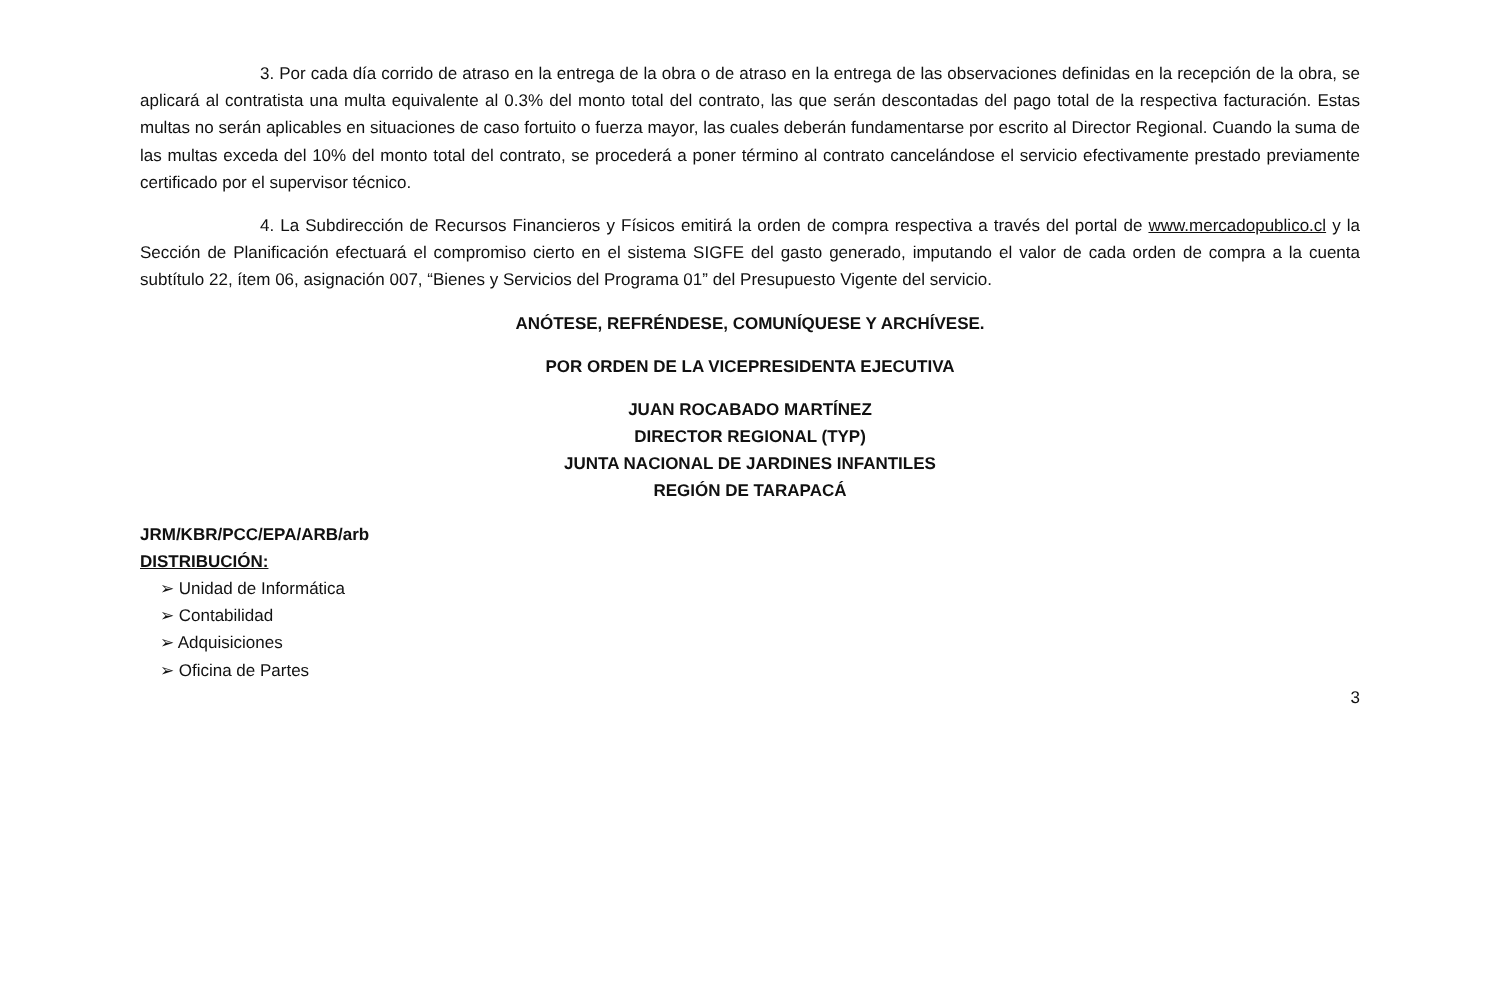3. Por cada día corrido de atraso en la entrega de la obra o de atraso en la entrega de las observaciones definidas en la recepción de la obra, se aplicará al contratista una multa equivalente al 0.3% del monto total del contrato, las que serán descontadas del pago total de la respectiva facturación. Estas multas no serán aplicables en situaciones de caso fortuito o fuerza mayor, las cuales deberán fundamentarse por escrito al Director Regional. Cuando la suma de las multas exceda del 10% del monto total del contrato, se procederá a poner término al contrato cancelándose el servicio efectivamente prestado previamente certificado por el supervisor técnico.
4. La Subdirección de Recursos Financieros y Físicos emitirá la orden de compra respectiva a través del portal de www.mercadopublico.cl y la Sección de Planificación efectuará el compromiso cierto en el sistema SIGFE del gasto generado, imputando el valor de cada orden de compra a la cuenta subtítulo 22, ítem 06, asignación 007, “Bienes y Servicios del Programa 01” del Presupuesto Vigente del servicio.
ANÓTESE, REFRÉNDESE, COMUNÍQUESE Y ARCHÍVESE.
POR ORDEN DE LA VICEPRESIDENTA EJECUTIVA
JUAN ROCABADO MARTÍNEZ
DIRECTOR REGIONAL (TYP)
JUNTA NACIONAL DE JARDINES INFANTILES
REGIÓN DE TARAPACÁ
JRM/KBR/PCC/EPA/ARB/arb
DISTRIBUCIÓN:
➢ Unidad de Informática
➢ Contabilidad
➢ Adquisiciones
➢ Oficina de Partes
3